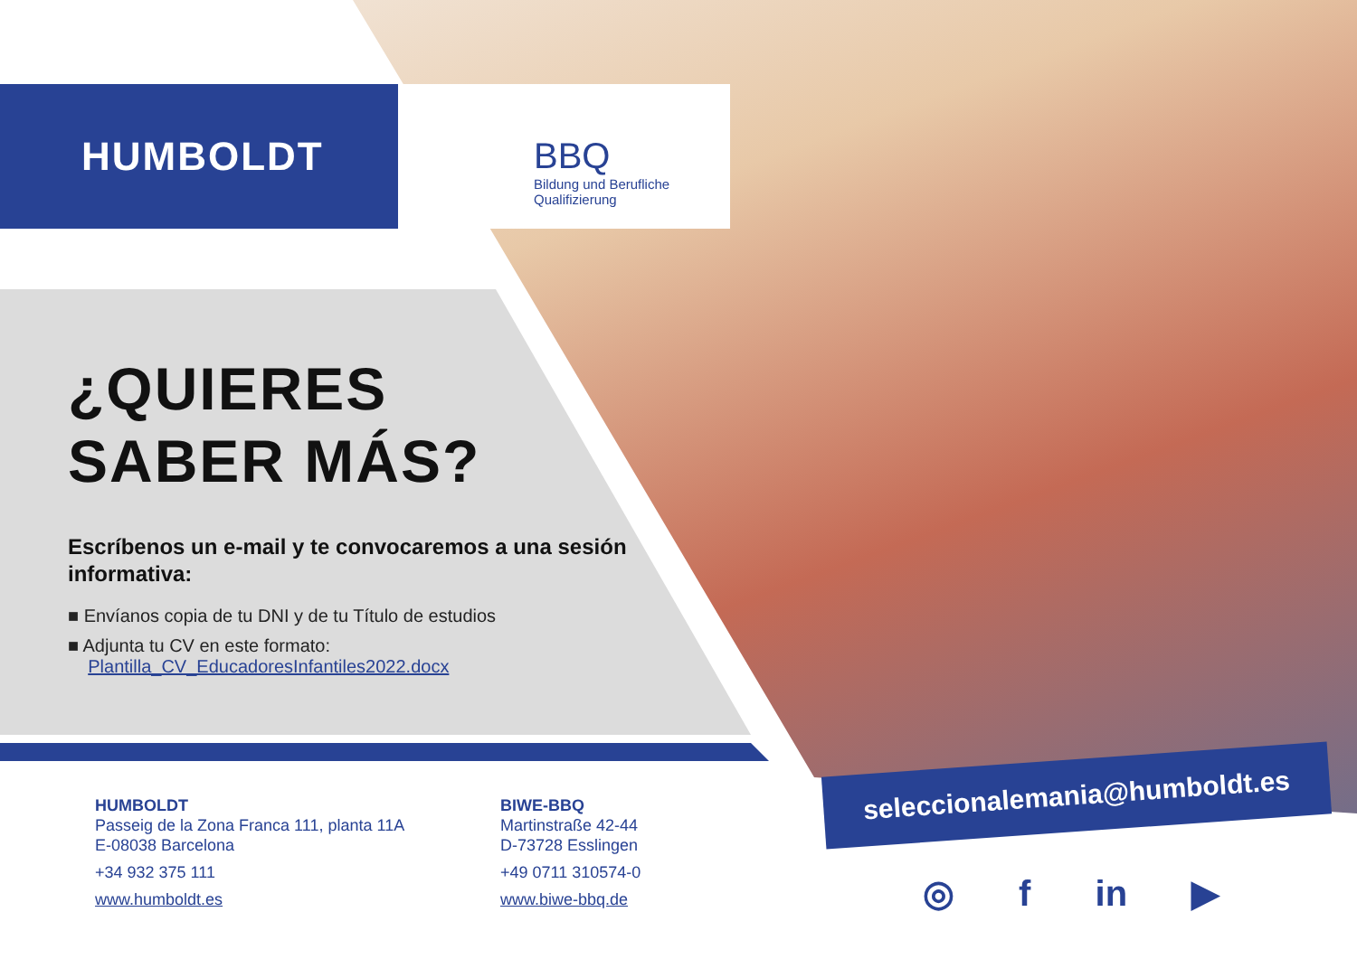HUMBOLDT
BBQ
Bildung und Berufliche
Qualifizierung
¿QUIERES
SABER MÁS?
Escríbenos un e-mail y te convocaremos a una sesión informativa:
■ Envíanos copia de tu DNI y de tu Título de estudios
■ Adjunta tu CV en este formato:
Plantilla_CV_EducadoresInfantiles2022.docx
seleccionalemania@humboldt.es
HUMBOLDT
Passeig de la Zona Franca 111, planta 11A
E-08038 Barcelona
+34 932 375 111
www.humboldt.es
BIWE-BBQ
Martinstraße 42-44
D-73728 Esslingen
+49 0711 310574-0
www.biwe-bbq.de
◎ f in ▶